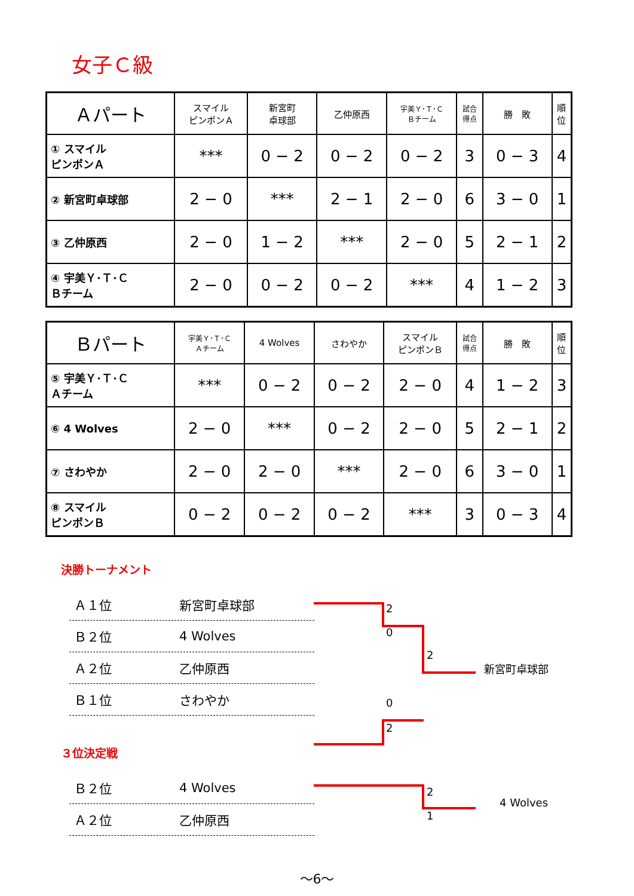女子Ｃ級
| Ａパート | スマイル ピンポンＡ | 新宮町 卓球部 | 乙仲原西 | 宇美Ｙ･Ｔ･Ｃ Ｂチーム | 試合 得点 | 勝 敗 | 順 位 |
| --- | --- | --- | --- | --- | --- | --- | --- |
| ① スマイル ピンポンＡ | *** | 0 − 2 | 0 − 2 | 0 − 2 | 3 | 0 − 3 | 4 |
| ② 新宮町卓球部 | 2 − 0 | *** | 2 − 1 | 2 − 0 | 6 | 3 − 0 | 1 |
| ③ 乙仲原西 | 2 − 0 | 1 − 2 | *** | 2 − 0 | 5 | 2 − 1 | 2 |
| ④ 宇美Ｙ･Ｔ･Ｃ Ｂチーム | 2 − 0 | 0 − 2 | 0 − 2 | *** | 4 | 1 − 2 | 3 |
| Ｂパート | 宇美Ｙ･Ｔ･Ｃ Ａチーム | 4 Wolves | さわやか | スマイル ピンポンＢ | 試合 得点 | 勝 敗 | 順 位 |
| --- | --- | --- | --- | --- | --- | --- | --- |
| ⑤ 宇美Ｙ･Ｔ･Ｃ Ａチーム | *** | 0 − 2 | 0 − 2 | 2 − 0 | 4 | 1 − 2 | 3 |
| ⑥ 4 Wolves | 2 − 0 | *** | 0 − 2 | 2 − 0 | 5 | 2 − 1 | 2 |
| ⑦ さわやか | 2 − 0 | 2 − 0 | *** | 2 − 0 | 6 | 3 − 0 | 1 |
| ⑧ スマイル ピンポンＢ | 0 − 2 | 0 − 2 | 0 − 2 | *** | 3 | 0 − 3 | 4 |
決勝トーナメント
Ａ１位 新宮町卓球部
Ｂ２位 4 Wolves
Ａ２位 乙仲原西
Ｂ１位 さわやか
2
0
2
0
2
新宮町卓球部
３位決定戦
Ｂ２位 4 Wolves
Ａ２位 乙仲原西
2
1
4 Wolves
～6～